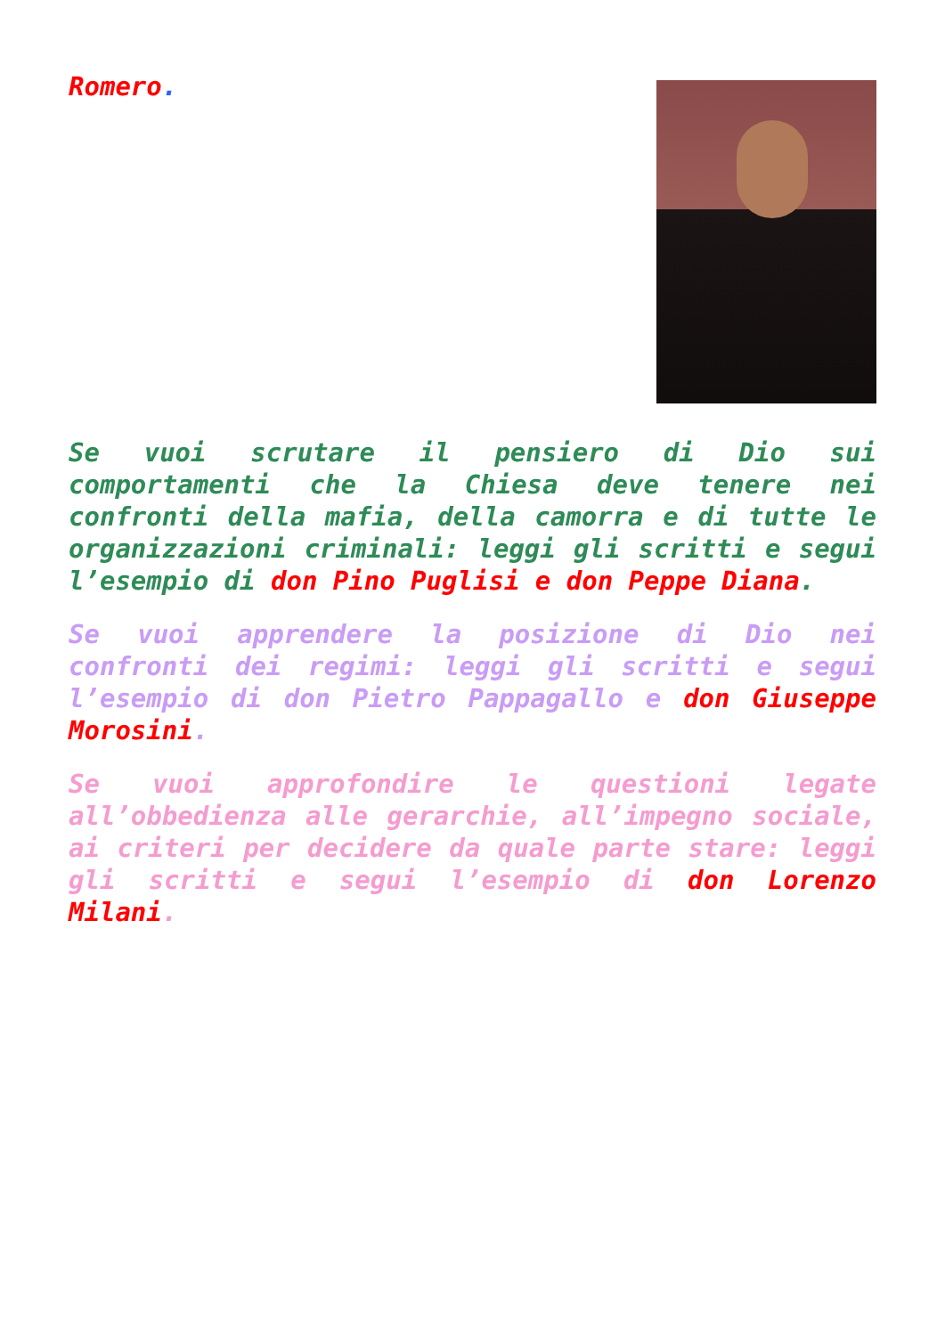Romero.
Se vuoi scrutare il pensiero di Dio sui comportamenti che la Chiesa deve tenere nei confronti della mafia, della camorra e di tutte le organizzazioni criminali: leggi gli scritti e segui l’esempio di don Pino Puglisi e don Peppe Diana.
Se vuoi apprendere la posizione di Dio nei confronti dei regimi: leggi gli scritti e segui l’esempio di don Pietro Pappagallo e don Giuseppe Morosini.
Se vuoi approfondire le questioni legate all’obbedienza alle gerarchie, all’impegno sociale, ai criteri per decidere da quale parte stare: leggi gli scritti e segui l’esempio di don Lorenzo Milani.